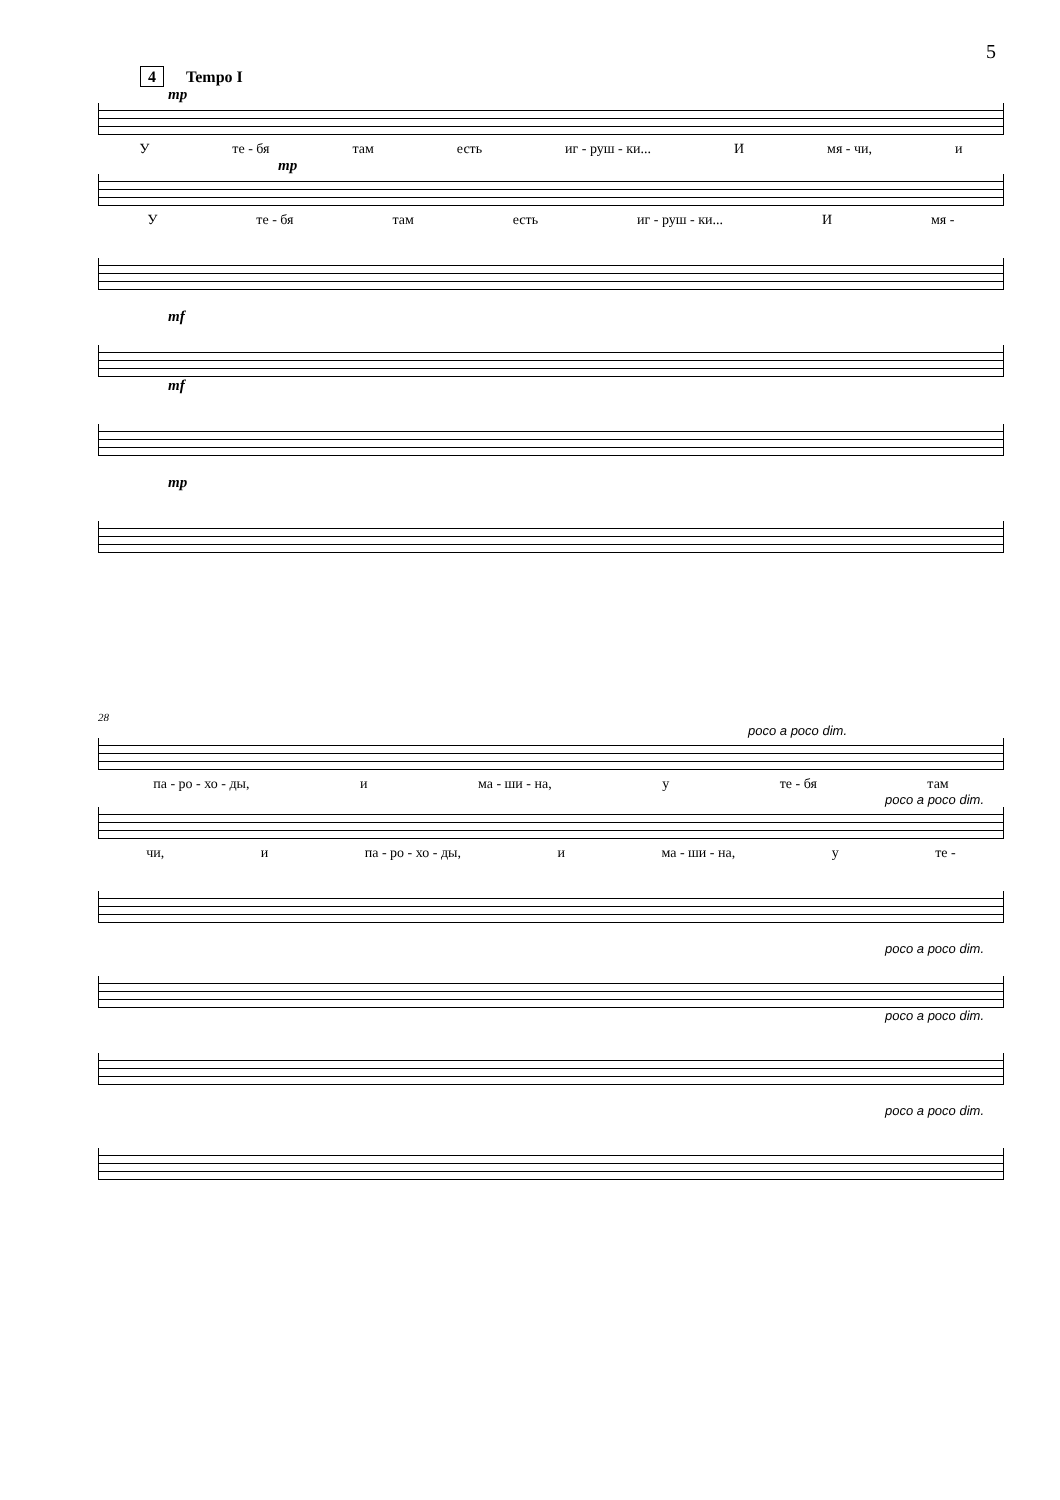5
4 Tempo I
mp
Уте - бя там есть иг - руш - ки... И мя - чи, и
mp
Уте - бя там есть иг - руш - ки... И мя -
mf
mf
mp
28
poco a poco dim.
па - ро - хо - ды, и ма - ши - на, у те - бя там
poco a poco dim.
чи, и па - ро - хо - ды, и ма - ши - на, у те -
poco a poco dim.
poco a poco dim.
poco a poco dim.